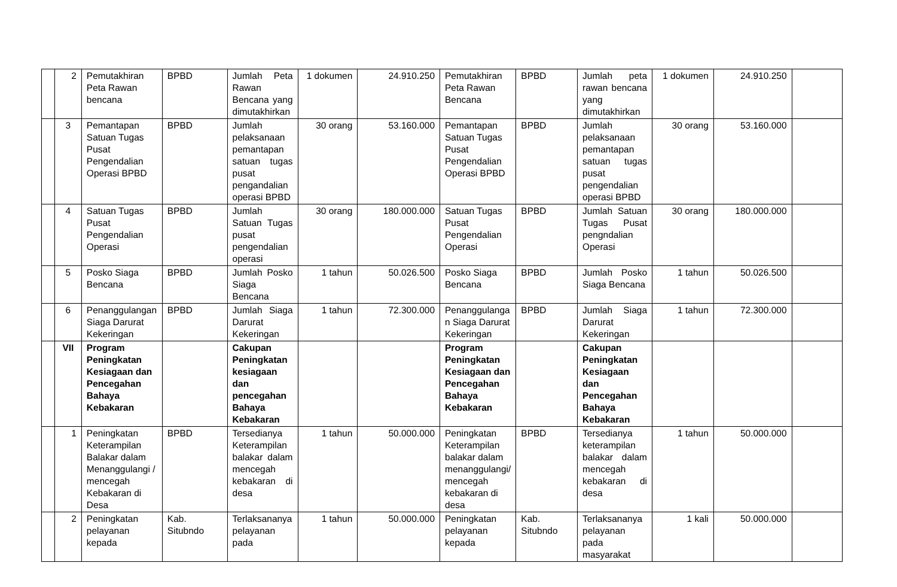| | 2 | Pemutakhiran Peta Rawan bencana | BPBD | Jumlah Peta Rawan Bencana yang dimutakhirkan | 1 dokumen | 24.910.250 | Pemutakhiran Peta Rawan Bencana | BPBD | Jumlah peta rawan bencana yang dimutakhirkan | 1 dokumen | 24.910.250 | |
| | 3 | Pemantapan Satuan Tugas Pusat Pengendalian Operasi BPBD | BPBD | Jumlah pelaksanaan pemantapan satuan tugas pusat pengandalian operasi BPBD | 30 orang | 53.160.000 | Pemantapan Satuan Tugas Pusat Pengendalian Operasi BPBD | BPBD | Jumlah pelaksanaan pemantapan satuan tugas pusat pengendalian operasi BPBD | 30 orang | 53.160.000 | |
| | 4 | Satuan Tugas Pusat Pengendalian Operasi | BPBD | Jumlah Satuan Tugas pusat pengendalian operasi | 30 orang | 180.000.000 | Satuan Tugas Pusat Pengendalian Operasi | BPBD | Jumlah Satuan Tugas Pusat pengndalian Operasi | 30 orang | 180.000.000 | |
| | 5 | Posko Siaga Bencana | BPBD | Jumlah Posko Siaga Bencana | 1 tahun | 50.026.500 | Posko Siaga Bencana | BPBD | Jumlah Posko Siaga Bencana | 1 tahun | 50.026.500 | |
| | 6 | Penanggulangan Siaga Darurat Kekeringan | BPBD | Jumlah Siaga Darurat Kekeringan | 1 tahun | 72.300.000 | Penanggulanga n Siaga Darurat Kekeringan | BPBD | Jumlah Siaga Darurat Kekeringan | 1 tahun | 72.300.000 | |
| | VII | Program Peningkatan Kesiagaan dan Pencegahan Bahaya Kebakaran | | Cakupan Peningkatan kesiagaan dan pencegahan Bahaya Kebakaran | | | Program Peningkatan Kesiagaan dan Pencegahan Bahaya Kebakaran | | Cakupan Peningkatan Kesiagaan dan Pencegahan Bahaya Kebakaran | | | |
| | 1 | Peningkatan Keterampilan Balakar dalam Menanggulangi / mencegah Kebakaran di Desa | BPBD | Tersedianya Keterampilan balakar dalam mencegah kebakaran di desa | 1 tahun | 50.000.000 | Peningkatan Keterampilan balakar dalam menanggulangi/ mencegah kebakaran di desa | BPBD | Tersedianya keterampilan balakar dalam mencegah kebakaran di desa | 1 tahun | 50.000.000 | |
| | 2 | Peningkatan pelayanan kepada | Kab. Situbndo | Terlaksananya pelayanan pada | 1 tahun | 50.000.000 | Peningkatan pelayanan kepada | Kab. Situbndo | Terlaksananya pelayanan pada masyarakat | 1 kali | 50.000.000 | |